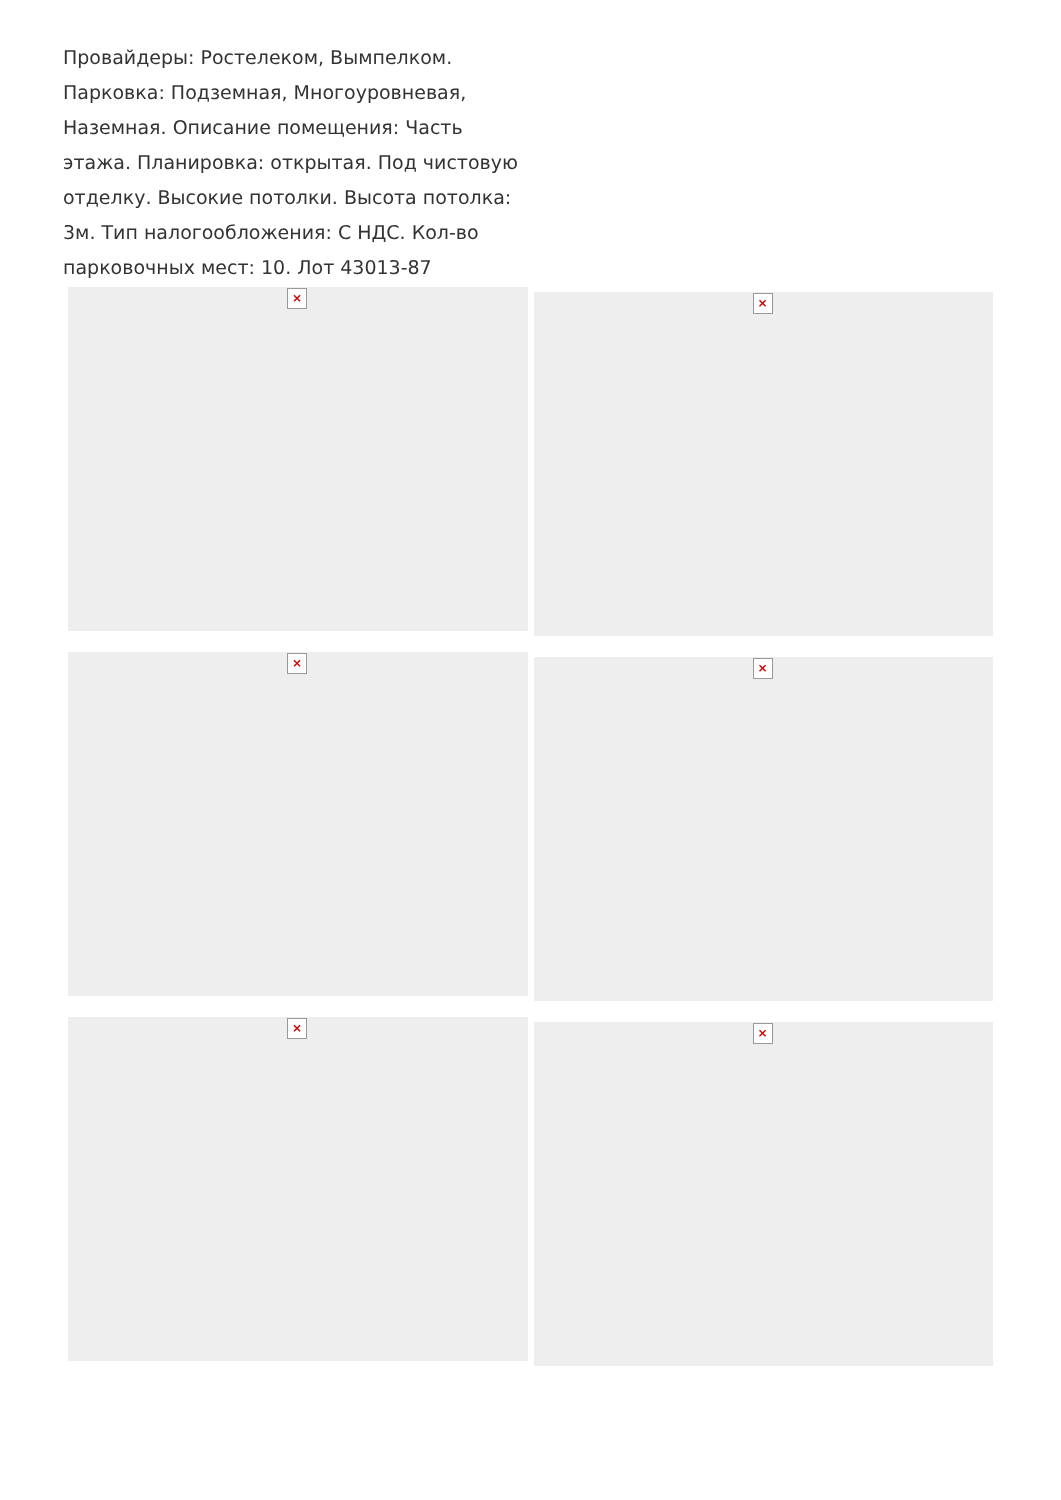Провайдеры: Ростелеком, Вымпелком. Парковка: Подземная, Многоуровневая, Наземная. Описание помещения: Часть этажа. Планировка: открытая. Под чистовую отделку. Высокие потолки. Высота потолка: 3м. Тип налогообложения: С НДС. Кол-во парковочных мест: 10. Лот 43013-87
×
×
×
×
×
×